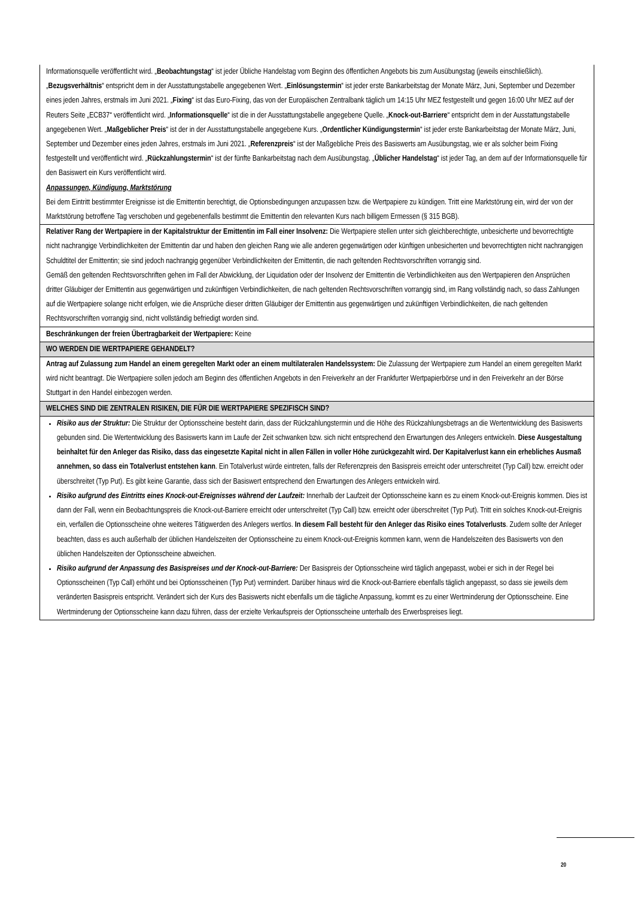| Informationsquelle veröffentlicht wird. „ Beobachtungstag “ ist jeder Übliche Handelstag vom Beginn des öffentlichen Angebots bis zum Ausübungstag (jeweils einschließlich). „ Bezugsverhältnis “ entspricht dem in der Ausstattungstabelle angegebenen Wert. „ Einlösungstermin “ ist jeder erste Bankarbeitstag der Monate März, Juni, September und Dezember eines jeden Jahres, erstmals im Juni 2021. „ Fixing “ ist das Euro-Fixing, das von der Europäischen Zentralbank täglich um 14:15 Uhr MEZ festgestellt und gegen 16:00 Uhr MEZ auf der Reuters Seite „ECB37“ veröffentlicht wird. „ Informationsquelle “ ist die in der Ausstattungstabelle angegebene Quelle. „ Knock-out-Barriere “ entspricht dem in der Ausstattungstabelle angegebenen Wert. „ Maßgeblicher Preis “ ist der in der Ausstattungstabelle angegebene Kurs. „ Ordentlicher Kündigungstermin “ ist jeder erste Bankarbeitstag der Monate März, Juni, September und Dezember eines jeden Jahres, erstmals im Juni 2021. „ Referenzpreis “ ist der Maßgebliche Preis des Basiswerts am Ausübungstag, wie er als solcher beim Fixing festgestellt und veröffentlicht wird. „ Rückzahlungstermin “ ist der fünfte Bankarbeitstag nach dem Ausübungstag. „ Üblicher Handelstag “ ist jeder Tag, an dem auf der Informationsquelle für den Basiswert ein Kurs veröffentlicht wird. Anpassungen, Kündigung, Marktstörung Bei dem Eintritt bestimmter Ereignisse ist die Emittentin berechtigt, die Optionsbedingungen anzupassen bzw. die Wertpapiere zu kündigen. Tritt eine Marktstörung ein, wird der von der Marktstörung betroffene Tag verschoben und gegebenenfalls bestimmt die Emittentin den relevanten Kurs nach billigem Ermessen (§ 315 BGB). |
| Relativer Rang der Wertpapiere in der Kapitalstruktur der Emittentin im Fall einer Insolvenz: Die Wertpapiere stellen unter sich gleichberechtigte, unbesicherte und bevorrechtigte nicht nachrangige Verbindlichkeiten der Emittentin dar und haben den gleichen Rang wie alle anderen gegenwärtigen oder künftigen unbesicherten und bevorrechtigten nicht nachrangigen Schuldtitel der Emittentin; sie sind jedoch nachrangig gegenüber Verbindlichkeiten der Emittentin, die nach geltenden Rechtsvorschriften vorrangig sind. Gemäß den geltenden Rechtsvorschriften gehen im Fall der Abwicklung, der Liquidation oder der Insolvenz der Emittentin die Verbindlichkeiten aus den Wertpapieren den Ansprüchen dritter Gläubiger der Emittentin aus gegenwärtigen und zukünftigen Verbindlichkeiten, die nach geltenden Rechtsvorschriften vorrangig sind, im Rang vollständig nach, so dass Zahlungen auf die Wertpapiere solange nicht erfolgen, wie die Ansprüche dieser dritten Gläubiger der Emittentin aus gegenwärtigen und zukünftigen Verbindlichkeiten, die nach geltenden Rechtsvorschriften vorrangig sind, nicht vollständig befriedigt worden sind. |
| Beschränkungen der freien Übertragbarkeit der Wertpapiere: Keine |
| WO WERDEN DIE WERTPAPIERE GEHANDELT? |
| Antrag auf Zulassung zum Handel an einem geregelten Markt oder an einem multilateralen Handelssystem: Die Zulassung der Wertpapiere zum Handel an einem geregelten Markt wird nicht beantragt. Die Wertpapiere sollen jedoch am Beginn des öffentlichen Angebots in den Freiverkehr an der Frankfurter Wertpapierbörse und in den Freiverkehr an der Börse Stuttgart in den Handel einbezogen werden. |
| WELCHES SIND DIE ZENTRALEN RISIKEN, DIE FÜR DIE WERTPAPIERE SPEZIFISCH SIND? |
| Risiko aus der Struktur: Die Struktur der Optionsscheine besteht darin, dass der Rückzahlungstermin und die Höhe des Rückzahlungsbetrags an die Wertentwicklung des Basiswerts gebunden sind. Die Wertentwicklung des Basiswerts kann im Laufe der Zeit schwanken bzw. sich nicht entsprechend den Erwartungen des Anlegers entwickeln. Diese Ausgestaltung beinhaltet für den Anleger das Risiko, dass das eingesetzte Kapital nicht in allen Fällen in voller Höhe zurückgezahlt wird. Der Kapitalverlust kann ein erhebliches Ausmaß annehmen, so dass ein Totalverlust entstehen kann . Ein Totalverlust würde eintreten, falls der Referenzpreis den Basispreis erreicht oder unterschreitet (Typ Call) bzw. erreicht oder überschreitet (Typ Put). Es gibt keine Garantie, dass sich der Basiswert entsprechend den Erwartungen des Anlegers entwickeln wird. Risiko aufgrund des Eintritts eines Knock-out-Ereignisses während der Laufzeit: Innerhalb der Laufzeit der Optionsscheine kann es zu einem Knock-out-Ereignis kommen. Dies ist dann der Fall, wenn ein Beobachtungspreis die Knock-out-Barriere erreicht oder unterschreitet (Typ Call) bzw. erreicht oder überschreitet (Typ Put). Tritt ein solches Knock-out-Ereignis ein, verfallen die Optionsscheine ohne weiteres Tätigwerden des Anlegers wertlos. In diesem Fall besteht für den Anleger das Risiko eines Totalverlusts . Zudem sollte der Anleger beachten, dass es auch außerhalb der üblichen Handelszeiten der Optionsscheine zu einem Knock-out-Ereignis kommen kann, wenn die Handelszeiten des Basiswerts von den üblichen Handelszeiten der Optionsscheine abweichen. Risiko aufgrund der Anpassung des Basispreises und der Knock-out-Barriere: Der Basispreis der Optionsscheine wird täglich angepasst, wobei er sich in der Regel bei Optionsscheinen (Typ Call) erhöht und bei Optionsscheinen (Typ Put) vermindert. Darüber hinaus wird die Knock-out-Barriere ebenfalls täglich angepasst, so dass sie jeweils dem veränderten Basispreis entspricht. Verändert sich der Kurs des Basiswerts nicht ebenfalls um die tägliche Anpassung, kommt es zu einer Wertminderung der Optionsscheine. Eine Wertminderung der Optionsscheine kann dazu führen, dass der erzielte Verkaufspreis der Optionsscheine unterhalb des Erwerbspreises liegt. |
20